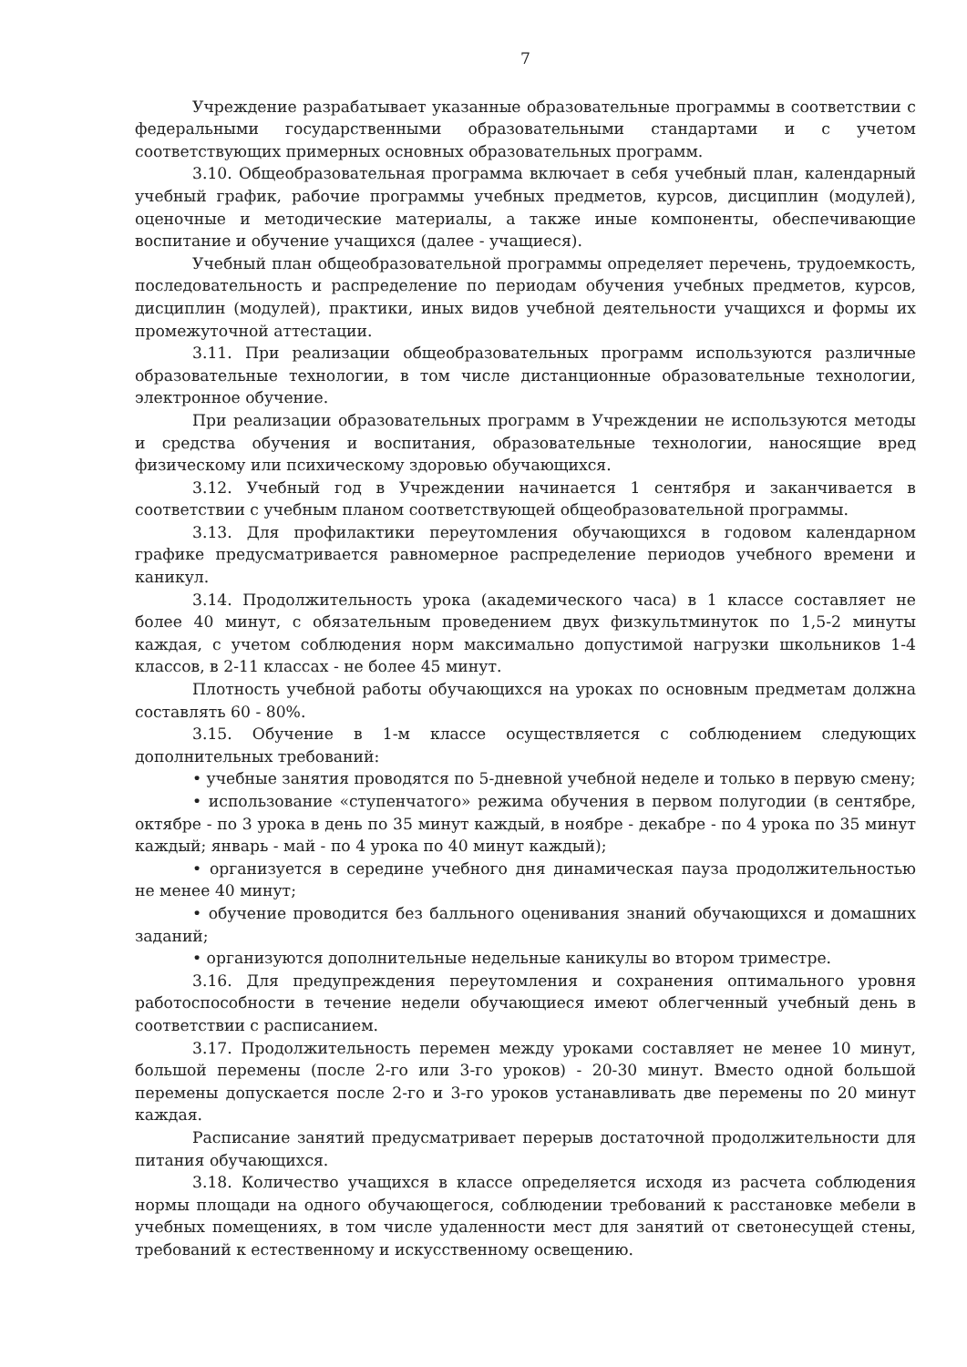7
Учреждение разрабатывает указанные образовательные программы в соответствии с федеральными государственными образовательными стандартами и с учетом соответствующих примерных основных образовательных программ.
3.10. Общеобразовательная программа включает в себя учебный план, календарный учебный график, рабочие программы учебных предметов, курсов, дисциплин (модулей), оценочные и методические материалы, а также иные компоненты, обеспечивающие воспитание и обучение учащихся (далее - учащиеся).
Учебный план общеобразовательной программы определяет перечень, трудоемкость, последовательность и распределение по периодам обучения учебных предметов, курсов, дисциплин (модулей), практики, иных видов учебной деятельности учащихся и формы их промежуточной аттестации.
3.11. При реализации общеобразовательных программ используются различные образовательные технологии, в том числе дистанционные образовательные технологии, электронное обучение.
При реализации образовательных программ в Учреждении не используются методы и средства обучения и воспитания, образовательные технологии, наносящие вред физическому или психическому здоровью обучающихся.
3.12. Учебный год в Учреждении начинается 1 сентября и заканчивается в соответствии с учебным планом соответствующей общеобразовательной программы.
3.13. Для профилактики переутомления обучающихся в годовом календарном графике предусматривается равномерное распределение периодов учебного времени и каникул.
3.14. Продолжительность урока (академического часа) в 1 классе составляет не более 40 минут, с обязательным проведением двух физкультминуток по 1,5-2 минуты каждая, с учетом соблюдения норм максимально допустимой нагрузки школьников 1-4 классов, в 2-11 классах - не более 45 минут.
Плотность учебной работы обучающихся на уроках по основным предметам должна составлять 60 - 80%.
3.15. Обучение в 1-м классе осуществляется с соблюдением следующих дополнительных требований:
• учебные занятия проводятся по 5-дневной учебной неделе и только в первую смену;
• использование «ступенчатого» режима обучения в первом полугодии (в сентябре, октябре - по 3 урока в день по 35 минут каждый, в ноябре - декабре - по 4 урока по 35 минут каждый; январь - май - по 4 урока по 40 минут каждый);
• организуется в середине учебного дня динамическая пауза продолжительностью не менее 40 минут;
• обучение проводится без балльного оценивания знаний обучающихся и домашних заданий;
• организуются дополнительные недельные каникулы во втором триместре.
3.16. Для предупреждения переутомления и сохранения оптимального уровня работоспособности в течение недели обучающиеся имеют облегченный учебный день в соответствии с расписанием.
3.17. Продолжительность перемен между уроками составляет не менее 10 минут, большой перемены (после 2-го или 3-го уроков) - 20-30 минут. Вместо одной большой перемены допускается после 2-го и 3-го уроков устанавливать две перемены по 20 минут каждая.
Расписание занятий предусматривает перерыв достаточной продолжительности для питания обучающихся.
3.18. Количество учащихся в классе определяется исходя из расчета соблюдения нормы площади на одного обучающегося, соблюдении требований к расстановке мебели в учебных помещениях, в том числе удаленности мест для занятий от светонесущей стены, требований к естественному и искусственному освещению.